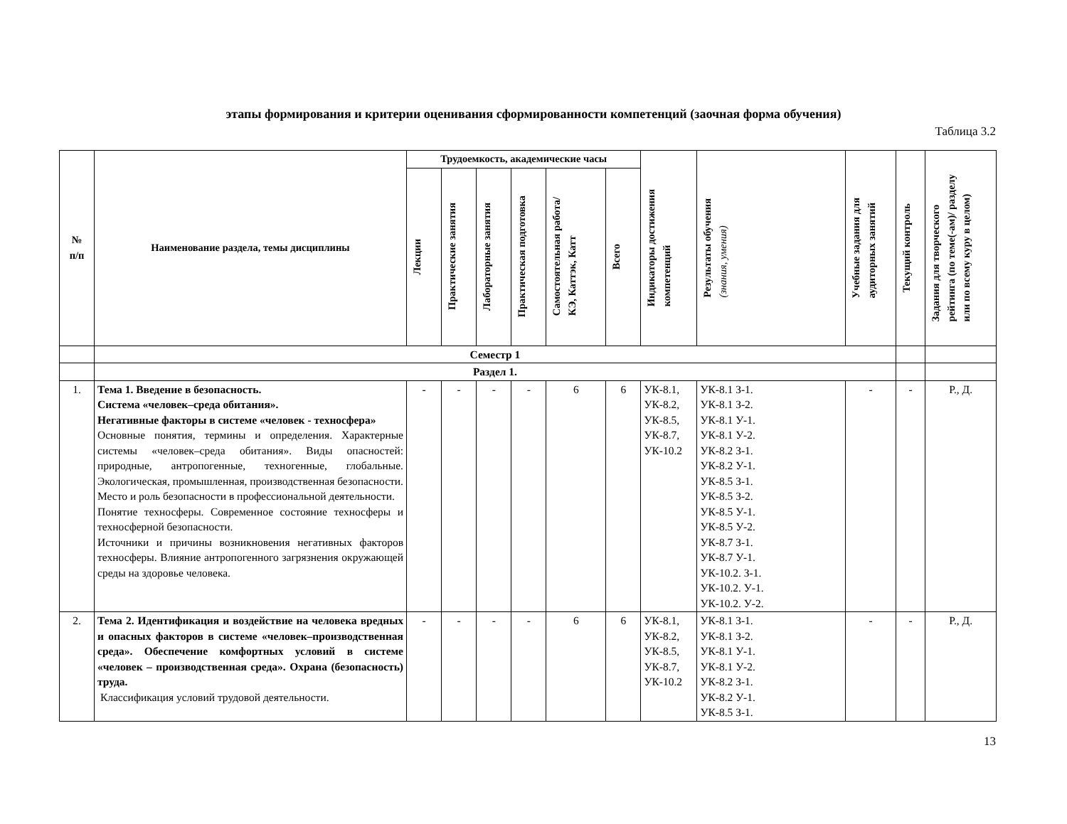этапы формирования и критерии оценивания сформированности компетенций (заочная форма обучения)
Таблица 3.2
| № п/п | Наименование раздела, темы дисциплины | Трудоемкость, академические часы | | | | | | Индикаторы достижения компетенций | Результаты обучения (знания, умения) | Учебные задания для аудиторных занятий | Текущий контроль | Задания для творческого рейтинга (по теме(-ам)/ разделу или по всему куру в целом) |
| --- | --- | --- | --- | --- | --- | --- | --- | --- | --- | --- | --- | --- |
| | | Лекции | Практические занятия | Лабораторные занятия | Практическая подготовка | Самостоятельная работа/ КЭ, Каттэк, Катт | Всего | | | | | |
| | Семестр 1 | | | | | | | | | | | |
| | Раздел 1. | | | | | | | | | | | |
| 1. | Тема 1. Введение в безопасность. Система «человек–среда обитания». Негативные факторы в системе «человек - техносфера» Основные понятия, термины и определения. Характерные системы «человек–среда обитания». Виды опасностей: природные, антропогенные, техногенные, глобальные. Экологическая, промышленная, производственная безопасности. Место и роль безопасности в профессиональной деятельности. Понятие техносферы. Современное состояние техносферы и техносферной безопасности. Источники и причины возникновения негативных факторов техносферы. Влияние антропогенного загрязнения окружающей среды на здоровье человека. | - | - | - | - | 6 | 6 | УК-8.1, УК-8.2, УК-8.5, УК-8.7, УК-10.2 | УК-8.1 З-1. УК-8.1 З-2. УК-8.1 У-1. УК-8.1 У-2. УК-8.2 З-1. УК-8.2 У-1. УК-8.5 З-1. УК-8.5 З-2. УК-8.5 У-1. УК-8.5 У-2. УК-8.7 З-1. УК-8.7 У-1. УК-10.2. З-1. УК-10.2. У-1. УК-10.2. У-2. | - | - | Р., Д. |
| 2. | Тема 2. Идентификация и воздействие на человека вредных и опасных факторов в системе «человек–производственная среда». Обеспечение комфортных условий в системе «человек – производственная среда». Охрана (безопасность) труда. Классификация условий трудовой деятельности. | - | - | - | - | 6 | 6 | УК-8.1, УК-8.2, УК-8.5, УК-8.7, УК-10.2 | УК-8.1 З-1. УК-8.1 З-2. УК-8.1 У-1. УК-8.1 У-2. УК-8.2 З-1. УК-8.2 У-1. УК-8.5 З-1. | - | - | Р., Д. |
13